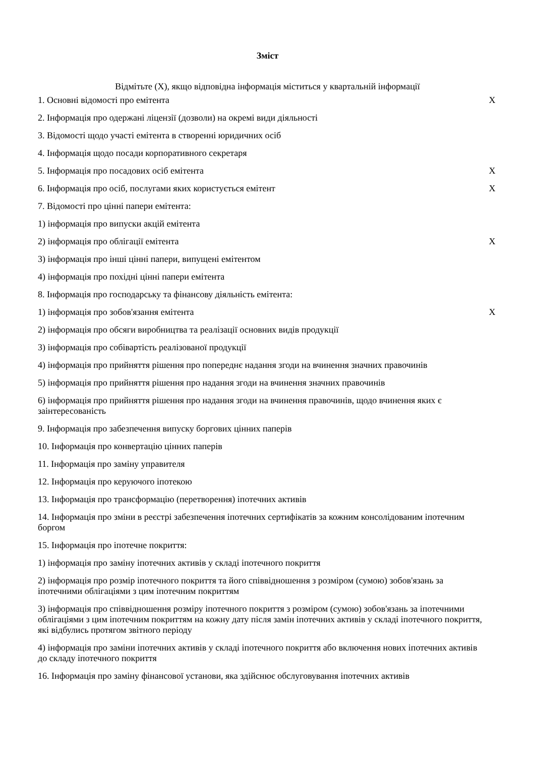Зміст
Відмітьте (X), якщо відповідна інформація міститься у квартальній інформації
1. Основні відомості про емітента X
2. Інформація про одержані ліцензії (дозволи) на окремі види діяльності
3. Відомості щодо участі емітента в створенні юридичних осіб
4. Інформація щодо посади корпоративного секретаря
5. Інформація про посадових осіб емітента X
6. Інформація про осіб, послугами яких користується емітент X
7. Відомості про цінні папери емітента:
1) інформація про випуски акцій емітента
2) інформація про облігації емітента X
3) інформація про інші цінні папери, випущені емітентом
4) інформація про похідні цінні папери емітента
8. Інформація про господарську та фінансову діяльність емітента:
1) інформація про зобов'язання емітента X
2) інформація про обсяги виробництва та реалізації основних видів продукції
3) інформація про собівартість реалізованої продукції
4) інформація про прийняття рішення про попереднє надання згоди на вчинення значних правочинів
5) інформація про прийняття рішення про надання згоди на вчинення значних правочинів
6) інформація про прийняття рішення про надання згоди на вчинення правочинів, щодо вчинення яких є заінтересованість
9. Інформація про забезпечення випуску боргових цінних паперів
10. Інформація про конвертацію цінних паперів
11. Інформація про заміну управителя
12. Інформація про керуючого іпотекою
13. Інформація про трансформацію (перетворення) іпотечних активів
14. Інформація про зміни в реєстрі забезпечення іпотечних сертифікатів за кожним консолідованим іпотечним боргом
15. Інформація про іпотечне покриття:
1) інформація про заміну іпотечних активів у складі іпотечного покриття
2) інформація про розмір іпотечного покриття та його співвідношення з розміром (сумою) зобов'язань за іпотечними облігаціями з цим іпотечним покриттям
3) інформація про співвідношення розміру іпотечного покриття з розміром (сумою) зобов'язань за іпотечними облігаціями з цим іпотечним покриттям на кожну дату після замін іпотечних активів у складі іпотечного покриття, які відбулись протягом звітного періоду
4) інформація про заміни іпотечних активів у складі іпотечного покриття або включення нових іпотечних активів до складу іпотечного покриття
16. Інформація про заміну фінансової установи, яка здійснює обслуговування іпотечних активів